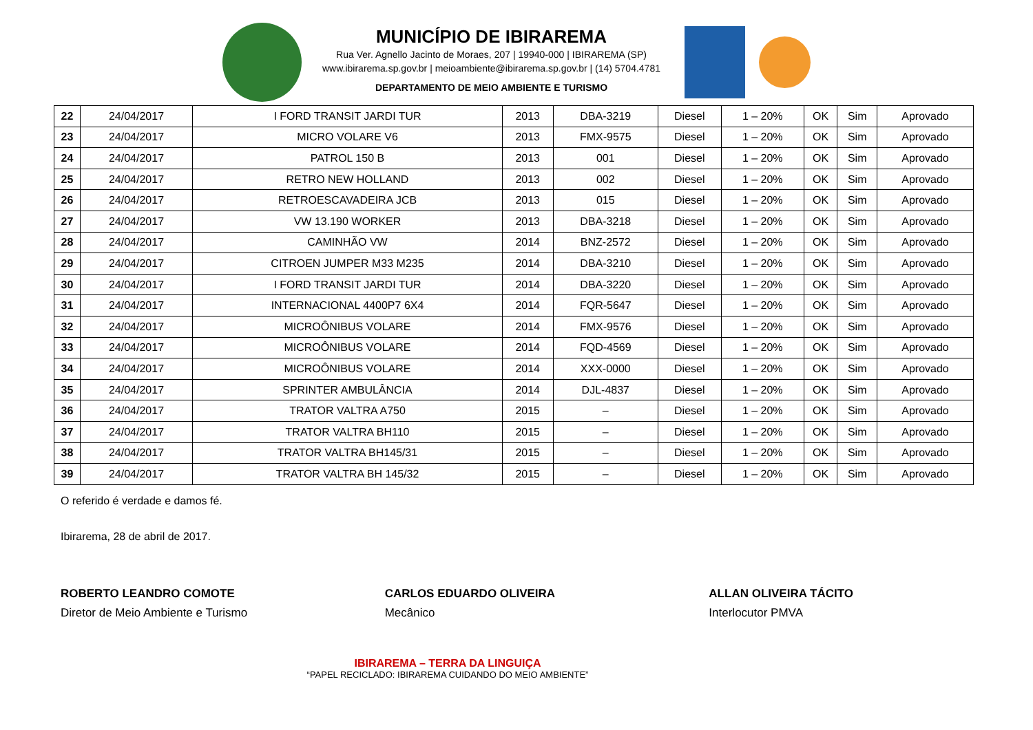MUNICÍPIO DE IBIRAREMA
Rua Ver. Agnello Jacinto de Moraes, 207 | 19940-000 | IBIRAREMA (SP)
www.ibirarema.sp.gov.br | meioambiente@ibirarema.sp.gov.br | (14) 5704.4781
DEPARTAMENTO DE MEIO AMBIENTE E TURISMO
| 22 | 24/04/2017 | I FORD TRANSIT JARDI TUR | 2013 | DBA-3219 | Diesel | 1 – 20% | OK | Sim | Aprovado |
| 23 | 24/04/2017 | MICRO VOLARE V6 | 2013 | FMX-9575 | Diesel | 1 – 20% | OK | Sim | Aprovado |
| 24 | 24/04/2017 | PATROL 150 B | 2013 | 001 | Diesel | 1 – 20% | OK | Sim | Aprovado |
| 25 | 24/04/2017 | RETRO NEW HOLLAND | 2013 | 002 | Diesel | 1 – 20% | OK | Sim | Aprovado |
| 26 | 24/04/2017 | RETROESCAVADEIRA JCB | 2013 | 015 | Diesel | 1 – 20% | OK | Sim | Aprovado |
| 27 | 24/04/2017 | VW 13.190 WORKER | 2013 | DBA-3218 | Diesel | 1 – 20% | OK | Sim | Aprovado |
| 28 | 24/04/2017 | CAMINHÃO VW | 2014 | BNZ-2572 | Diesel | 1 – 20% | OK | Sim | Aprovado |
| 29 | 24/04/2017 | CITROEN JUMPER M33 M235 | 2014 | DBA-3210 | Diesel | 1 – 20% | OK | Sim | Aprovado |
| 30 | 24/04/2017 | I FORD TRANSIT JARDI TUR | 2014 | DBA-3220 | Diesel | 1 – 20% | OK | Sim | Aprovado |
| 31 | 24/04/2017 | INTERNACIONAL 4400P7 6X4 | 2014 | FQR-5647 | Diesel | 1 – 20% | OK | Sim | Aprovado |
| 32 | 24/04/2017 | MICROÔNIBUS VOLARE | 2014 | FMX-9576 | Diesel | 1 – 20% | OK | Sim | Aprovado |
| 33 | 24/04/2017 | MICROÔNIBUS VOLARE | 2014 | FQD-4569 | Diesel | 1 – 20% | OK | Sim | Aprovado |
| 34 | 24/04/2017 | MICROÔNIBUS VOLARE | 2014 | XXX-0000 | Diesel | 1 – 20% | OK | Sim | Aprovado |
| 35 | 24/04/2017 | SPRINTER AMBULÂNCIA | 2014 | DJL-4837 | Diesel | 1 – 20% | OK | Sim | Aprovado |
| 36 | 24/04/2017 | TRATOR VALTRA A750 | 2015 | – | Diesel | 1 – 20% | OK | Sim | Aprovado |
| 37 | 24/04/2017 | TRATOR VALTRA BH110 | 2015 | – | Diesel | 1 – 20% | OK | Sim | Aprovado |
| 38 | 24/04/2017 | TRATOR VALTRA BH145/31 | 2015 | – | Diesel | 1 – 20% | OK | Sim | Aprovado |
| 39 | 24/04/2017 | TRATOR VALTRA BH 145/32 | 2015 | – | Diesel | 1 – 20% | OK | Sim | Aprovado |
O referido é verdade e damos fé.
Ibirarema, 28 de abril de 2017.
ROBERTO LEANDRO COMOTE
Diretor de Meio Ambiente e Turismo
CARLOS EDUARDO OLIVEIRA
Mecânico
ALLAN OLIVEIRA TÁCITO
Interlocutor PMVA
IBIRAREMA – TERRA DA LINGUIÇA
“PAPEL RECICLADO: IBIRAREMA CUIDANDO DO MEIO AMBIENTE”